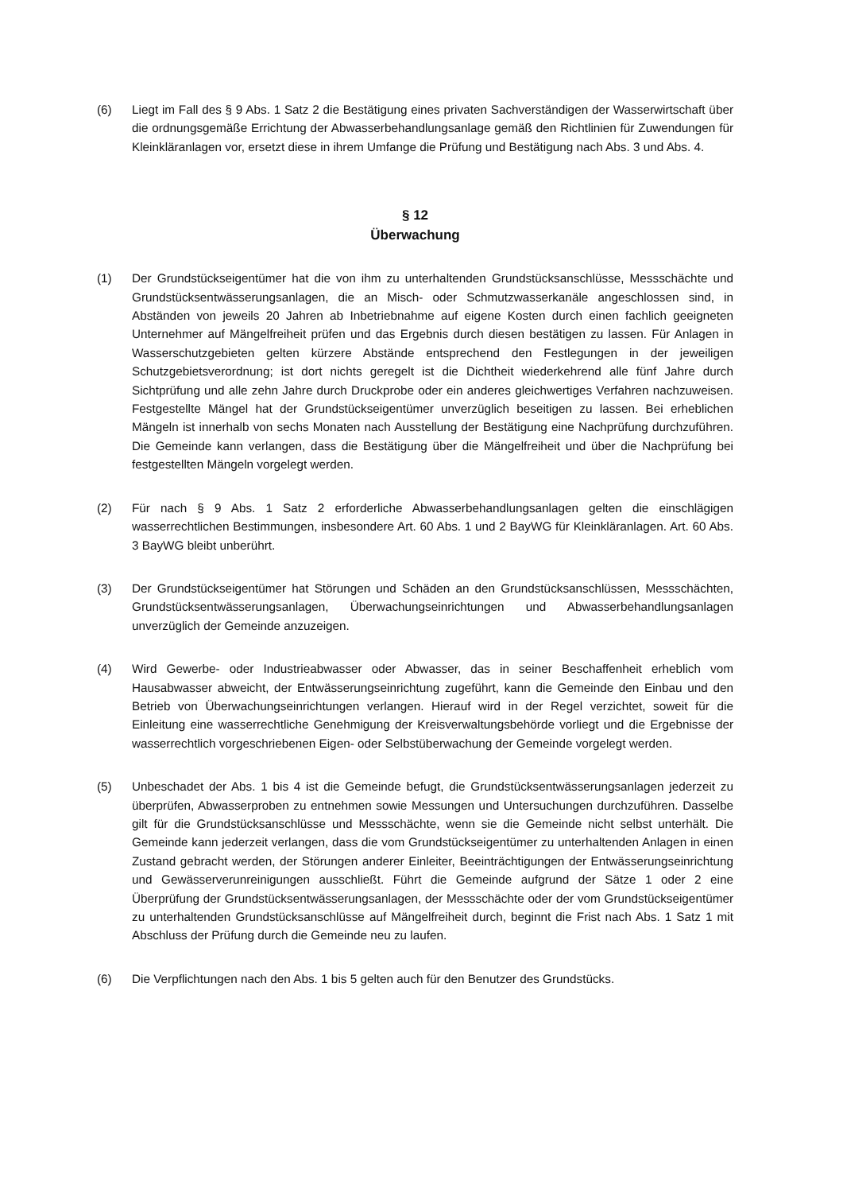(6) Liegt im Fall des § 9 Abs. 1 Satz 2 die Bestätigung eines privaten Sachverständigen der Wasserwirtschaft über die ordnungsgemäße Errichtung der Abwasserbehandlungsanlage gemäß den Richtlinien für Zuwendungen für Kleinkläranlagen vor, ersetzt diese in ihrem Umfange die Prüfung und Bestätigung nach Abs. 3 und Abs. 4.
§ 12
Überwachung
(1) Der Grundstückseigentümer hat die von ihm zu unterhaltenden Grundstücksanschlüsse, Messschächte und Grundstücksentwässerungsanlagen, die an Misch- oder Schmutzwasserkanäle angeschlossen sind, in Abständen von jeweils 20 Jahren ab Inbetriebnahme auf eigene Kosten durch einen fachlich geeigneten Unternehmer auf Mängelfreiheit prüfen und das Ergebnis durch diesen bestätigen zu lassen. Für Anlagen in Wasserschutzgebieten gelten kürzere Abstände entsprechend den Festlegungen in der jeweiligen Schutzgebietsverordnung; ist dort nichts geregelt ist die Dichtheit wiederkehrend alle fünf Jahre durch Sichtprüfung und alle zehn Jahre durch Druckprobe oder ein anderes gleichwertiges Verfahren nachzuweisen. Festgestellte Mängel hat der Grundstückseigentümer unverzüglich beseitigen zu lassen. Bei erheblichen Mängeln ist innerhalb von sechs Monaten nach Ausstellung der Bestätigung eine Nachprüfung durchzuführen. Die Gemeinde kann verlangen, dass die Bestätigung über die Mängelfreiheit und über die Nachprüfung bei festgestellten Mängeln vorgelegt werden.
(2) Für nach § 9 Abs. 1 Satz 2 erforderliche Abwasserbehandlungsanlagen gelten die einschlägigen wasserrechtlichen Bestimmungen, insbesondere Art. 60 Abs. 1 und 2 BayWG für Kleinkläranlagen. Art. 60 Abs. 3 BayWG bleibt unberührt.
(3) Der Grundstückseigentümer hat Störungen und Schäden an den Grundstücksanschlüssen, Messschächten, Grundstücksentwässerungsanlagen, Überwachungseinrichtungen und Abwasserbehandlungsanlagen unverzüglich der Gemeinde anzuzeigen.
(4) Wird Gewerbe- oder Industrieabwasser oder Abwasser, das in seiner Beschaffenheit erheblich vom Hausabwasser abweicht, der Entwässerungseinrichtung zugeführt, kann die Gemeinde den Einbau und den Betrieb von Überwachungseinrichtungen verlangen. Hierauf wird in der Regel verzichtet, soweit für die Einleitung eine wasserrechtliche Genehmigung der Kreisverwaltungsbehörde vorliegt und die Ergebnisse der wasserrechtlich vorgeschriebenen Eigen- oder Selbstüberwachung der Gemeinde vorgelegt werden.
(5) Unbeschadet der Abs. 1 bis 4 ist die Gemeinde befugt, die Grundstücksentwässerungsanlagen jederzeit zu überprüfen, Abwasserproben zu entnehmen sowie Messungen und Untersuchungen durchzuführen. Dasselbe gilt für die Grundstücksanschlüsse und Messschächte, wenn sie die Gemeinde nicht selbst unterhält. Die Gemeinde kann jederzeit verlangen, dass die vom Grundstückseigentümer zu unterhaltenden Anlagen in einen Zustand gebracht werden, der Störungen anderer Einleiter, Beeinträchtigungen der Entwässerungseinrichtung und Gewässerverunreinigungen ausschließt. Führt die Gemeinde aufgrund der Sätze 1 oder 2 eine Überprüfung der Grundstücksentwässerungsanlagen, der Messschächte oder der vom Grundstückseigentümer zu unterhaltenden Grundstücksanschlüsse auf Mängelfreiheit durch, beginnt die Frist nach Abs. 1 Satz 1 mit Abschluss der Prüfung durch die Gemeinde neu zu laufen.
(6) Die Verpflichtungen nach den Abs. 1 bis 5 gelten auch für den Benutzer des Grundstücks.